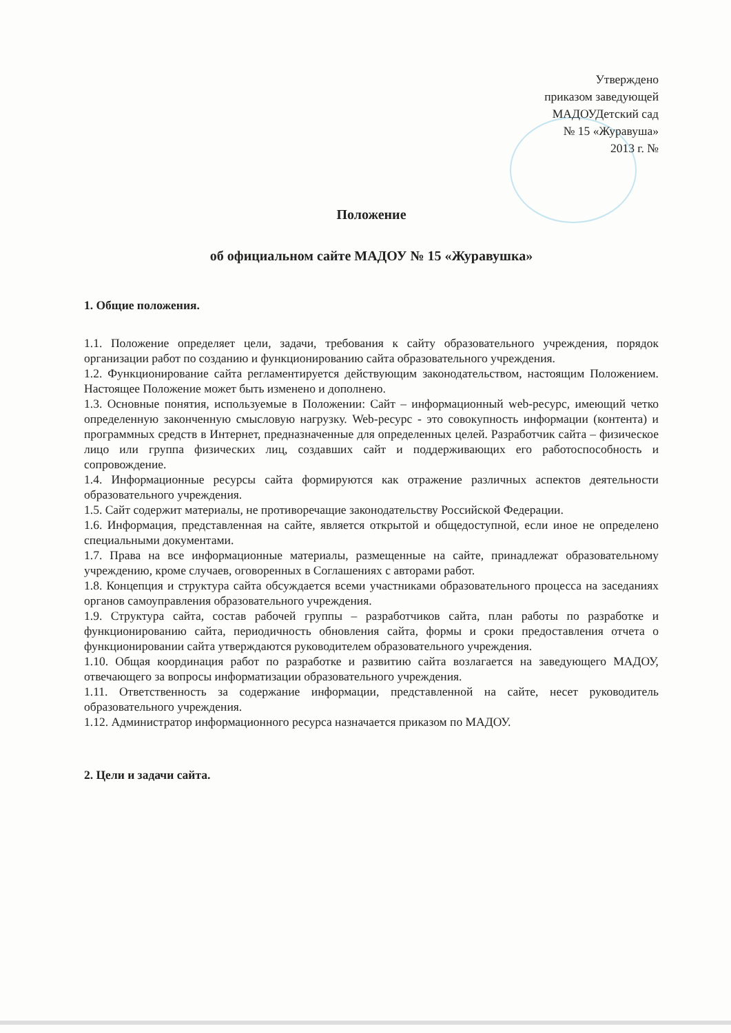Утверждено
приказом заведующей
МАДОУДетский сад
№ 15 «Журавуша»
2013 г. №
Положение
об официальном сайте МАДОУ № 15 «Журавушка»
1. Общие положения.
1.1. Положение определяет цели, задачи, требования к сайту образовательного учреждения, порядок организации работ по созданию и функционированию сайта образовательного учреждения.
1.2. Функционирование сайта регламентируется действующим законодательством, настоящим Положением. Настоящее Положение может быть изменено и дополнено.
1.3. Основные понятия, используемые в Положении: Сайт – информационный web-ресурс, имеющий четко определенную законченную смысловую нагрузку. Web-ресурс - это совокупность информации (контента) и программных средств в Интернет, предназначенные для определенных целей. Разработчик сайта – физическое лицо или группа физических лиц, создавших сайт и поддерживающих его работоспособность и сопровождение.
1.4. Информационные ресурсы сайта формируются как отражение различных аспектов деятельности образовательного учреждения.
1.5. Сайт содержит материалы, не противоречащие законодательству Российской Федерации.
1.6. Информация, представленная на сайте, является открытой и общедоступной, если иное не определено специальными документами.
1.7. Права на все информационные материалы, размещенные на сайте, принадлежат образовательному учреждению, кроме случаев, оговоренных в Соглашениях с авторами работ.
1.8. Концепция и структура сайта обсуждается всеми участниками образовательного процесса на заседаниях органов самоуправления образовательного учреждения.
1.9. Структура сайта, состав рабочей группы – разработчиков сайта, план работы по разработке и функционированию сайта, периодичность обновления сайта, формы и сроки предоставления отчета о функционировании сайта утверждаются руководителем образовательного учреждения.
1.10. Общая координация работ по разработке и развитию сайта возлагается на заведующего МАДОУ, отвечающего за вопросы информатизации образовательного учреждения.
1.11. Ответственность за содержание информации, представленной на сайте, несет руководитель образовательного учреждения.
1.12. Администратор информационного ресурса назначается приказом по МАДОУ.
2. Цели и задачи сайта.